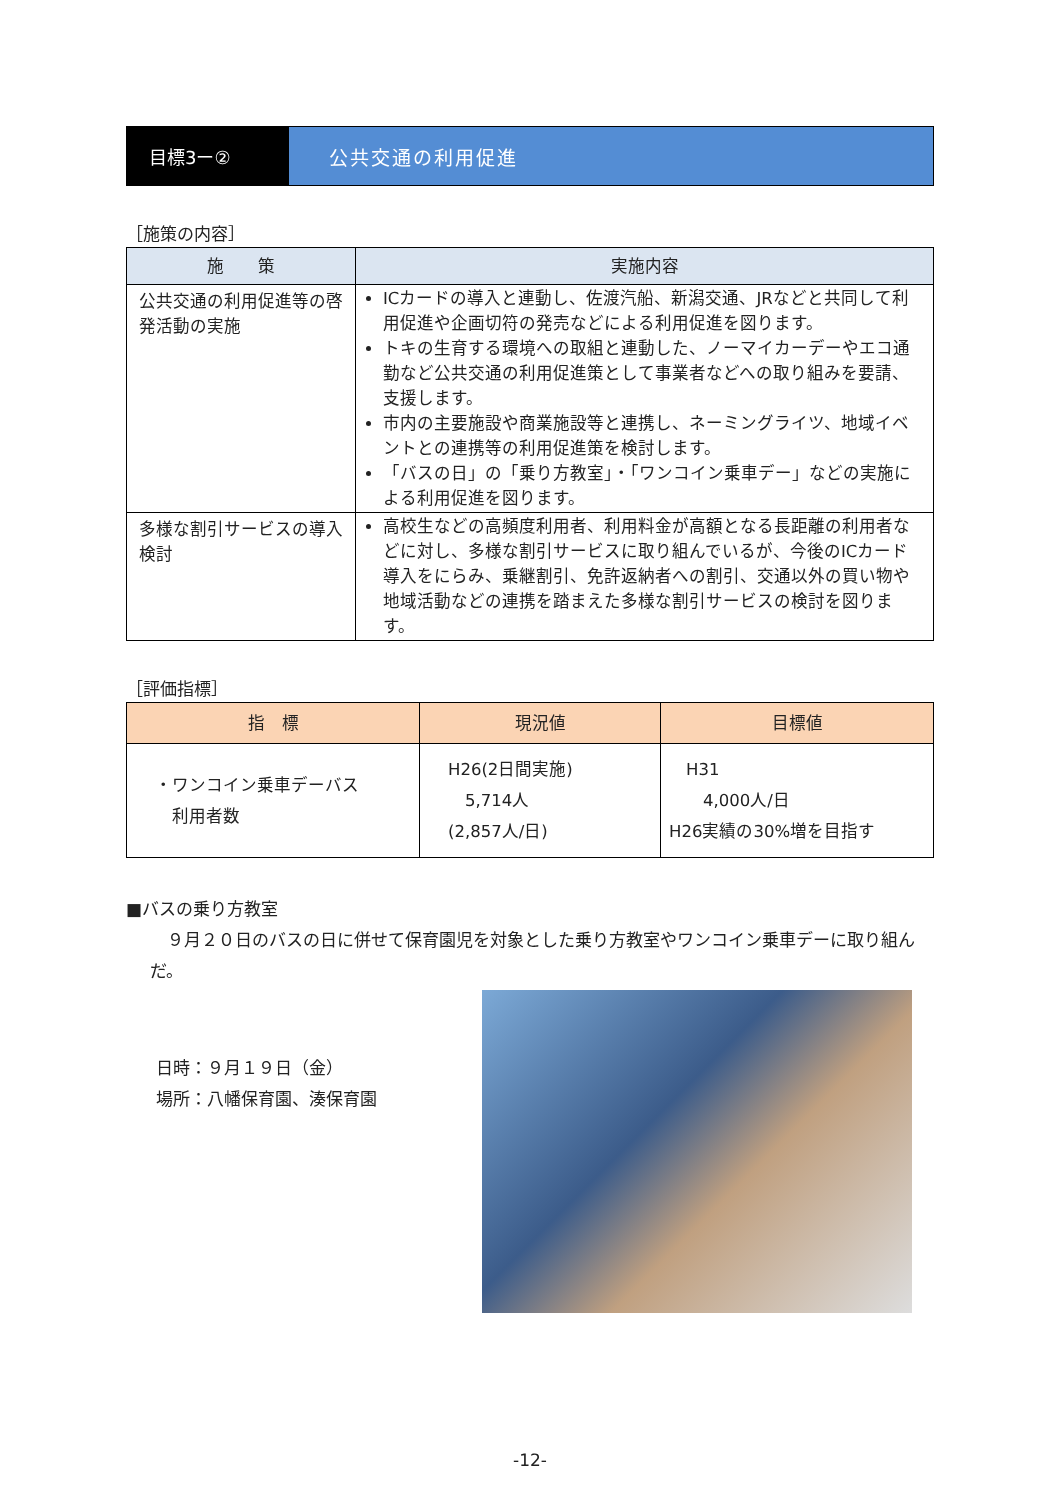目標3ー② 公共交通の利用促進
［施策の内容］
| 施 策 | 実施内容 |
| --- | --- |
| 公共交通の利用促進等の啓発活動の実施 | ICカードの導入と連動し、佐渡汽船、新潟交通、JRなどと共同して利用促進や企画切符の発売などによる利用促進を図ります。 トキの生育する環境への取組と連動した、ノーマイカーデーやエコ通勤など公共交通の利用促進策として事業者などへの取り組みを要請、支援します。 市内の主要施設や商業施設等と連携し、ネーミングライツ、地域イベントとの連携等の利用促進策を検討します。 「バスの日」の「乗り方教室」・「ワンコイン乗車デー」などの実施による利用促進を図ります。 |
| 多様な割引サービスの導入検討 | 高校生などの高頻度利用者、利用料金が高額となる長距離の利用者などに対し、多様な割引サービスに取り組んでいるが、今後のICカード導入をにらみ、乗継割引、免許返納者への割引、交通以外の買い物や地域活動などの連携を踏まえた多様な割引サービスの検討を図ります。 |
［評価指標］
| 指 標 | 現況値 | 目標値 |
| --- | --- | --- |
| ・ワンコイン乗車デーバス 利用者数 | H26(2日間実施) 5,714人 (2,857人/日) | H31 4,000人/日 H26実績の30%増を目指す |
■バスの乗り方教室
　９月２０日のバスの日に併せて保育園児を対象とした乗り方教室やワンコイン乗車デーに取り組んだ。
日時：９月１９日（金）
場所：八幡保育園、湊保育園
-12-